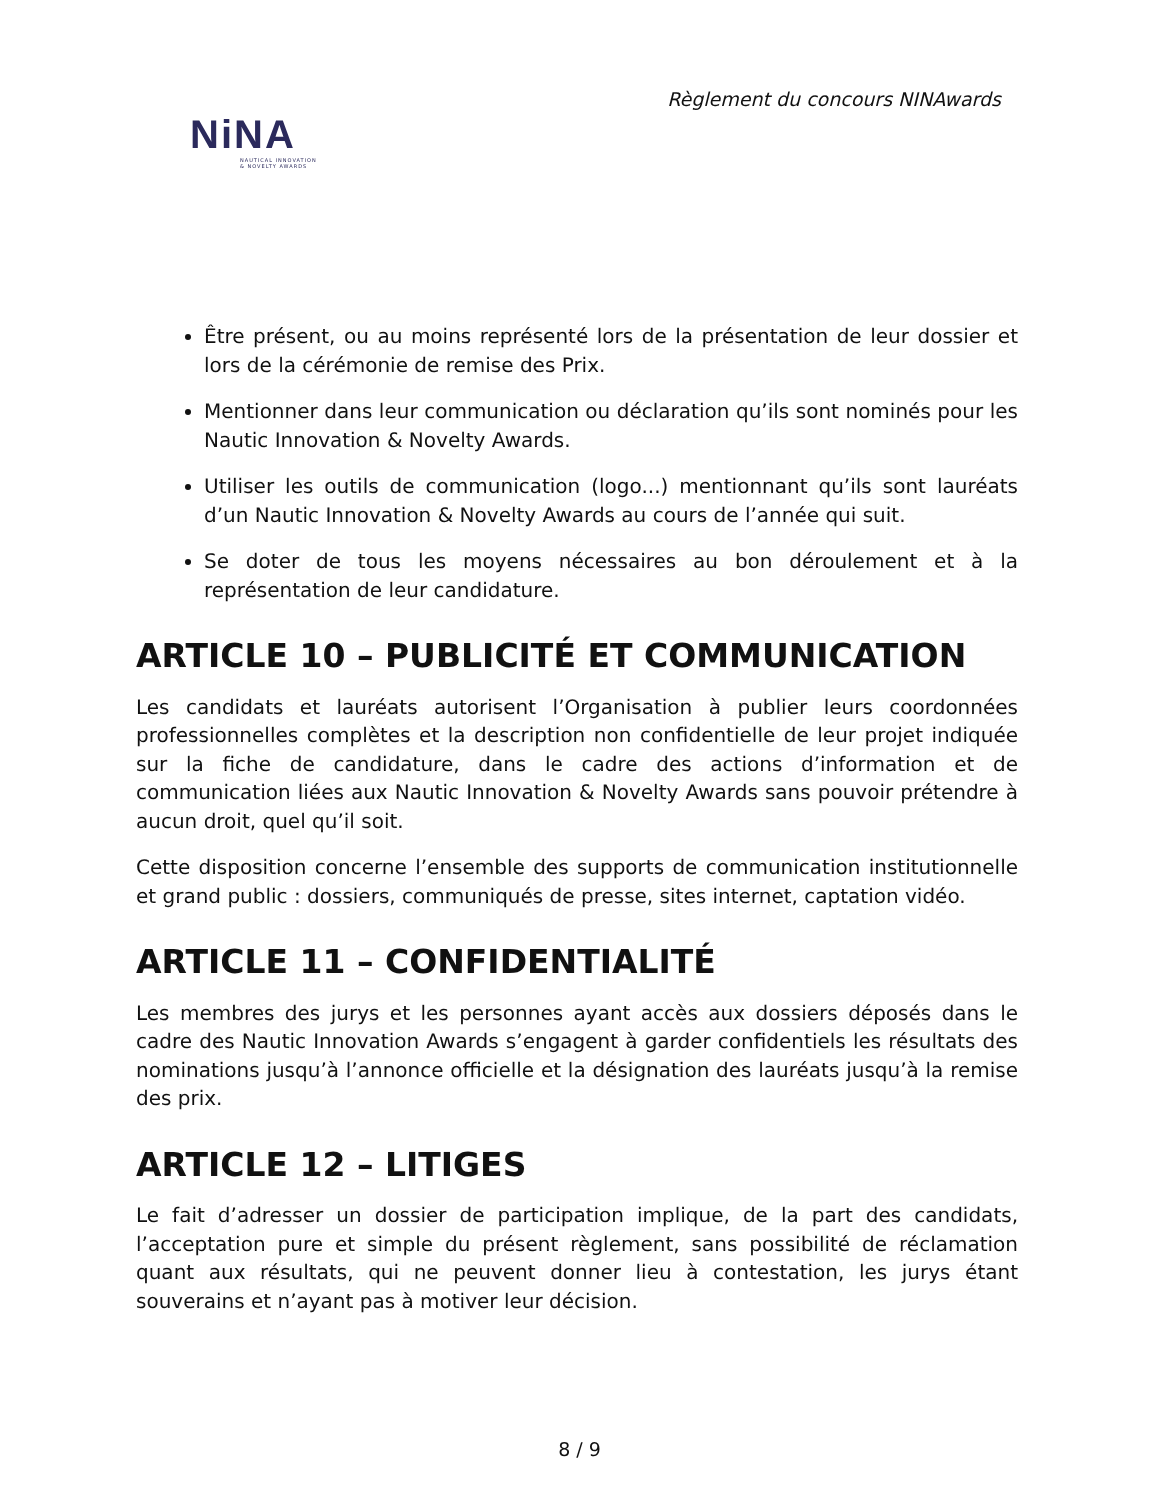Règlement du concours NINAwards
NiNA
NAUTICAL INNOVATION
& NOVELTY AWARDS
Être présent, ou au moins représenté lors de la présentation de leur dossier et lors de la cérémonie de remise des Prix.
Mentionner dans leur communication ou déclaration qu’ils sont nominés pour les Nautic Innovation & Novelty Awards.
Utiliser les outils de communication (logo...) mentionnant qu’ils sont lauréats d’un Nautic Innovation & Novelty Awards au cours de l’année qui suit.
Se doter de tous les moyens nécessaires au bon déroulement et à la représentation de leur candidature.
ARTICLE 10 – PUBLICITÉ ET COMMUNICATION
Les candidats et lauréats autorisent l’Organisation à publier leurs coordonnées professionnelles complètes et la description non confidentielle de leur projet indiquée sur la fiche de candidature, dans le cadre des actions d’information et de communication liées aux Nautic Innovation & Novelty Awards sans pouvoir prétendre à aucun droit, quel qu’il soit.
Cette disposition concerne l’ensemble des supports de communication institutionnelle et grand public : dossiers, communiqués de presse, sites internet, captation vidéo.
ARTICLE 11 – CONFIDENTIALITÉ
Les membres des jurys et les personnes ayant accès aux dossiers déposés dans le cadre des Nautic Innovation Awards s’engagent à garder confidentiels les résultats des nominations jusqu’à l’annonce officielle et la désignation des lauréats jusqu’à la remise des prix.
ARTICLE 12 – LITIGES
Le fait d’adresser un dossier de participation implique, de la part des candidats, l’acceptation pure et simple du présent règlement, sans possibilité de réclamation quant aux résultats, qui ne peuvent donner lieu à contestation, les jurys étant souverains et n’ayant pas à motiver leur décision.
8 / 9